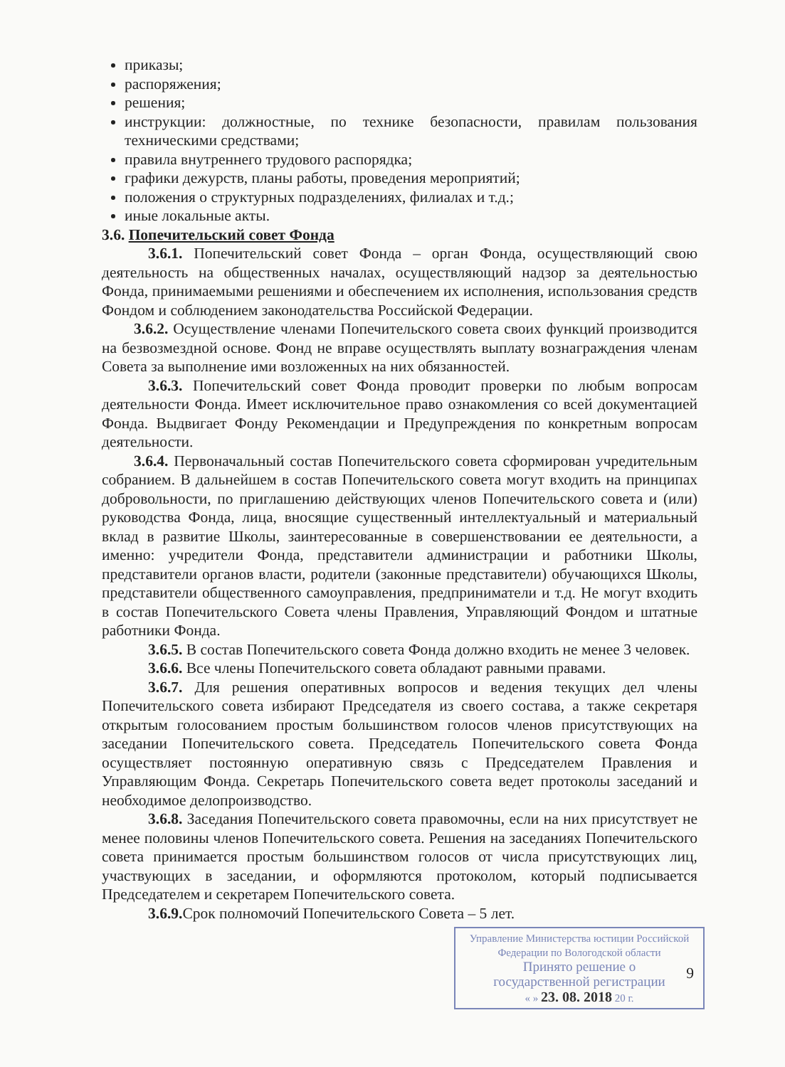приказы;
распоряжения;
решения;
инструкции: должностные, по технике безопасности, правилам пользования техническими средствами;
правила внутреннего трудового распорядка;
графики дежурств, планы работы, проведения мероприятий;
положения о структурных подразделениях, филиалах и т.д.;
иные локальные акты.
3.6. Попечительский совет Фонда
3.6.1. Попечительский совет Фонда – орган Фонда, осуществляющий свою деятельность на общественных началах, осуществляющий надзор за деятельностью Фонда, принимаемыми решениями и обеспечением их исполнения, использования средств Фондом и соблюдением законодательства Российской Федерации.
3.6.2. Осуществление членами Попечительского совета своих функций производится на безвозмездной основе. Фонд не вправе осуществлять выплату вознаграждения членам Совета за выполнение ими возложенных на них обязанностей.
3.6.3. Попечительский совет Фонда проводит проверки по любым вопросам деятельности Фонда. Имеет исключительное право ознакомления со всей документацией Фонда. Выдвигает Фонду Рекомендации и Предупреждения по конкретным вопросам деятельности.
3.6.4. Первоначальный состав Попечительского совета сформирован учредительным собранием. В дальнейшем в состав Попечительского совета могут входить на принципах добровольности, по приглашению действующих членов Попечительского совета и (или) руководства Фонда, лица, вносящие существенный интеллектуальный и материальный вклад в развитие Школы, заинтересованные в совершенствовании ее деятельности, а именно: учредители Фонда, представители администрации и работники Школы, представители органов власти, родители (законные представители) обучающихся Школы, представители общественного самоуправления, предприниматели и т.д. Не могут входить в состав Попечительского Совета члены Правления, Управляющий Фондом и штатные работники Фонда.
3.6.5. В состав Попечительского совета Фонда должно входить не менее 3 человек.
3.6.6. Все члены Попечительского совета обладают равными правами.
3.6.7. Для решения оперативных вопросов и ведения текущих дел члены Попечительского совета избирают Председателя из своего состава, а также секретаря открытым голосованием простым большинством голосов членов присутствующих на заседании Попечительского совета. Председатель Попечительского совета Фонда осуществляет постоянную оперативную связь с Председателем Правления и Управляющим Фонда. Секретарь Попечительского совета ведет протоколы заседаний и необходимое делопроизводство.
3.6.8. Заседания Попечительского совета правомочны, если на них присутствует не менее половины членов Попечительского совета. Решения на заседаниях Попечительского совета принимается простым большинством голосов от числа присутствующих лиц, участвующих в заседании, и оформляются протоколом, который подписывается Председателем и секретарем Попечительского совета.
3.6.9. Срок полномочий Попечительского Совета – 5 лет.
9
Управление Министерства юстиции Российской Федерации по Вологодской области
Принято решение о
государственной регистрации
« » 23. 08. 2018 20 г.